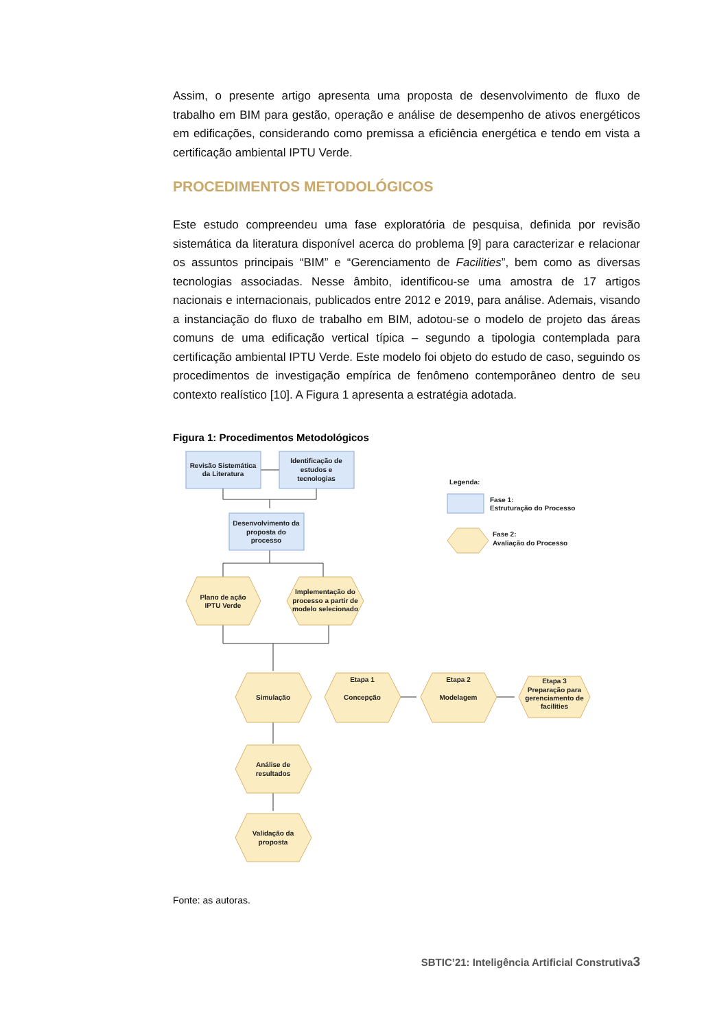Assim, o presente artigo apresenta uma proposta de desenvolvimento de fluxo de trabalho em BIM para gestão, operação e análise de desempenho de ativos energéticos em edificações, considerando como premissa a eficiência energética e tendo em vista a certificação ambiental IPTU Verde.
PROCEDIMENTOS METODOLÓGICOS
Este estudo compreendeu uma fase exploratória de pesquisa, definida por revisão sistemática da literatura disponível acerca do problema [9] para caracterizar e relacionar os assuntos principais “BIM” e “Gerenciamento de Facilities”, bem como as diversas tecnologias associadas. Nesse âmbito, identificou-se uma amostra de 17 artigos nacionais e internacionais, publicados entre 2012 e 2019, para análise. Ademais, visando a instanciação do fluxo de trabalho em BIM, adotou-se o modelo de projeto das áreas comuns de uma edificação vertical típica – segundo a tipologia contemplada para certificação ambiental IPTU Verde. Este modelo foi objeto do estudo de caso, seguindo os procedimentos de investigação empírica de fenômeno contemporâneo dentro de seu contexto realístico [10]. A Figura 1 apresenta a estratégia adotada.
Figura 1: Procedimentos Metodológicos
Revisão Sistemática
da Literatura
Identificação de
estudos e
tecnologias
Desenvolvimento da
proposta do
processo
Plano de ação
IPTU Verde
Implementação do
processo a partir de
modelo selecionado
Simulação
Etapa 1
Concepção
Etapa 2
Modelagem
Etapa 3
Preparação para
gerenciamento de
facilities
Análise de
resultados
Validação da
proposta
Legenda:
Fase 1:
Estruturação do Processo
Fase 2:
Avaliação do Processo
Fonte: as autoras.
SBTIC’21: Inteligência Artificial Construtiva3